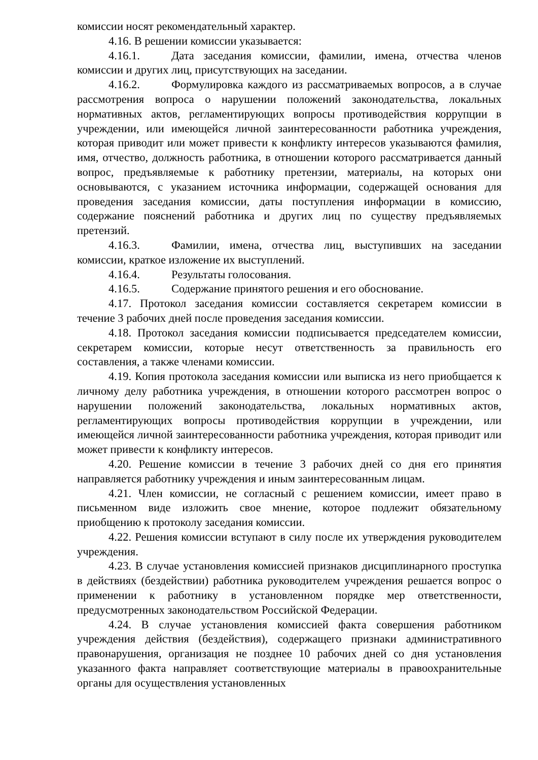комиссии носят рекомендательный характер.
4.16. В решении комиссии указывается:
4.16.1. Дата заседания комиссии, фамилии, имена, отчества членов комиссии и других лиц, присутствующих на заседании.
4.16.2. Формулировка каждого из рассматриваемых вопросов, а в случае рассмотрения вопроса о нарушении положений законодательства, локальных нормативных актов, регламентирующих вопросы противодействия коррупции в учреждении, или имеющейся личной заинтересованности работника учреждения, которая приводит или может привести к конфликту интересов указываются фамилия, имя, отчество, должность работника, в отношении которого рассматривается данный вопрос, предъявляемые к работнику претензии, материалы, на которых они основываются, с указанием источника информации, содержащей основания для проведения заседания комиссии, даты поступления информации в комиссию, содержание пояснений работника и других лиц по существу предъявляемых претензий.
4.16.3. Фамилии, имена, отчества лиц, выступивших на заседании комиссии, краткое изложение их выступлений.
4.16.4. Результаты голосования.
4.16.5. Содержание принятого решения и его обоснование.
4.17. Протокол заседания комиссии составляется секретарем комиссии в течение 3 рабочих дней после проведения заседания комиссии.
4.18. Протокол заседания комиссии подписывается председателем комиссии, секретарем комиссии, которые несут ответственность за правильность его составления, а также членами комиссии.
4.19. Копия протокола заседания комиссии или выписка из него приобщается к личному делу работника учреждения, в отношении которого рассмотрен вопрос о нарушении положений законодательства, локальных нормативных актов, регламентирующих вопросы противодействия коррупции в учреждении, или имеющейся личной заинтересованности работника учреждения, которая приводит или может привести к конфликту интересов.
4.20. Решение комиссии в течение 3 рабочих дней со дня его принятия направляется работнику учреждения и иным заинтересованным лицам.
4.21. Член комиссии, не согласный с решением комиссии, имеет право в письменном виде изложить свое мнение, которое подлежит обязательному приобщению к протоколу заседания комиссии.
4.22. Решения комиссии вступают в силу после их утверждения руководителем учреждения.
4.23. В случае установления комиссией признаков дисциплинарного проступка в действиях (бездействии) работника руководителем учреждения решается вопрос о применении к работнику в установленном порядке мер ответственности, предусмотренных законодательством Российской Федерации.
4.24. В случае установления комиссией факта совершения работником учреждения действия (бездействия), содержащего признаки административного правонарушения, организация не позднее 10 рабочих дней со дня установления указанного факта направляет соответствующие материалы в правоохранительные органы для осуществления установленных